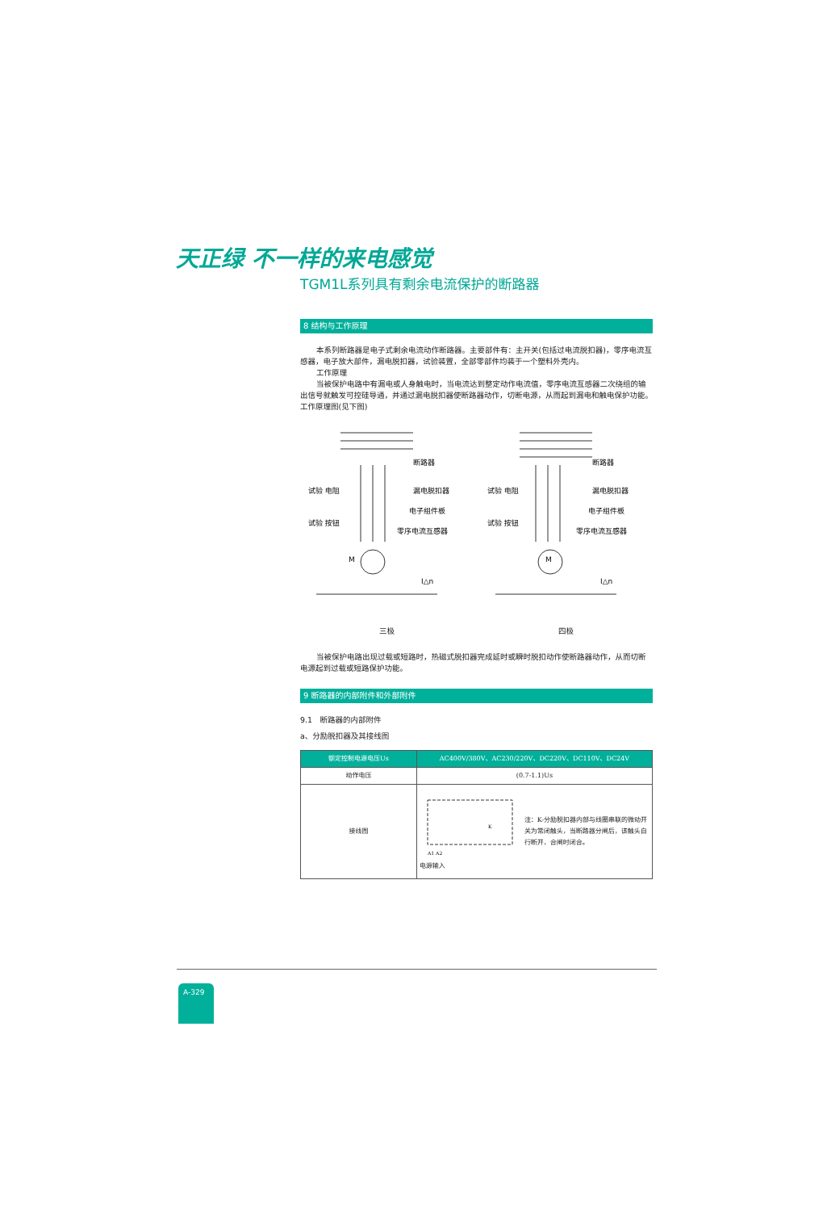天正绿 不一样的来电感觉
TGM1L系列具有剩余电流保护的断路器
8 结构与工作原理
本系列断路器是电子式剩余电流动作断路器。主要部件有：主开关(包括过电流脱扣器)，零序电流互感器，电子放大部件，漏电脱扣器，试验装置，全部零部件均装于一个塑料外壳内。
工作原理
当被保护电路中有漏电或人身触电时，当电流达到整定动作电流值，零序电流互感器二次绕组的输出信号就触发可控硅导通，并通过漏电脱扣器使断路器动作，切断电源，从而起到漏电和触电保护功能。工作原理图(见下图)
M
试验 电阻
试验 按钮
断路器
漏电脱扣器
电子组件板
零序电流互感器
I△n
三极
M
试验 电阻
试验 按钮
断路器
漏电脱扣器
电子组件板
零序电流互感器
I△n
四极
当被保护电路出现过载或短路时，热磁式脱扣器完成延时或瞬时脱扣动作使断路器动作，从而切断电源起到过载或短路保护功能。
9 断路器的内部附件和外部附件
9.1　断路器的内部附件
a、分励脱扣器及其接线图
| 额定控制电源电压Us | AC400V/380V、AC230/220V、DC220V、DC110V、DC24V |
| --- | --- |
| 动作电压 | (0.7-1.1)Us |
| 接线图 | A1 A2 K 电源输入 注：K-分励脱扣器内部与线圈串联的微动开关为常闭触头，当断路器分闸后，该触头自行断开，合闸时闭合。 |
A-329